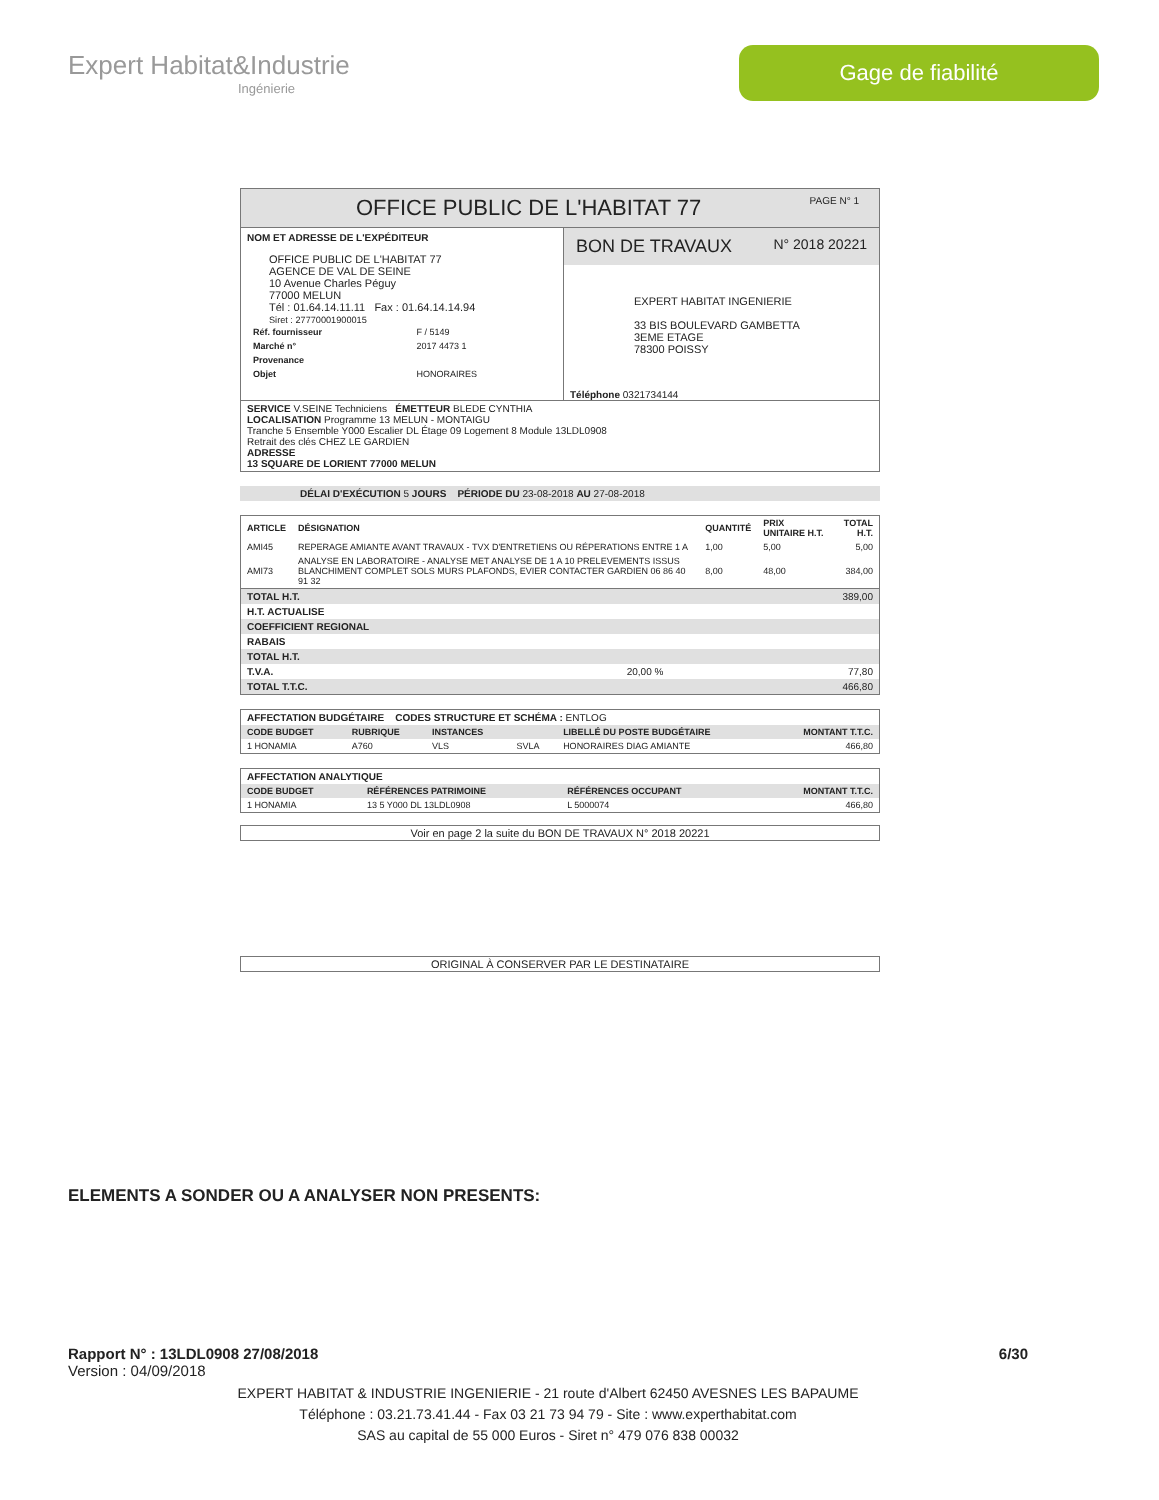Expert Habitat&Industrie
Ingénierie
Gage de fiabilité
OFFICE PUBLIC DE L'HABITAT 77 PAGE N° 1
NOM ET ADRESSE DE L'EXPÉDITEUR
OFFICE PUBLIC DE L'HABITAT 77
AGENCE DE VAL DE SEINE
10 Avenue Charles Péguy
77000 MELUN
Tél : 01.64.14.11.11 Fax : 01.64.14.14.94
Siret : 27770001900015
| Réf. fournisseur | F / 5149 |
| Marché n° | 2017 4473 1 |
| Provenance | |
| Objet | HONORAIRES |
BON DE TRAVAUX N° 2018 20221
EXPERT HABITAT INGENIERIE
33 BIS BOULEVARD GAMBETTA
3EME ETAGE
78300 POISSY
Téléphone 0321734144
SERVICE V.SEINE Techniciens ÉMETTEUR BLEDE CYNTHIA
LOCALISATION Programme 13 MELUN - MONTAIGU
Tranche 5 Ensemble Y000 Escalier DL Étage 09 Logement 8 Module 13LDL0908
Retrait des clés CHEZ LE GARDIEN
ADRESSE
13 SQUARE DE LORIENT 77000 MELUN
DÉLAI D'EXÉCUTION 5 JOURS PÉRIODE DU 23-08-2018 AU 27-08-2018
| ARTICLE | DÉSIGNATION | QUANTITÉ | PRIX UNITAIRE H.T. | TOTAL H.T. |
| --- | --- | --- | --- | --- |
| AMI45 | REPERAGE AMIANTE AVANT TRAVAUX - TVX D'ENTRETIENS OU RÉPERATIONS ENTRE 1 A | 1,00 | 5,00 | 5,00 |
| AMI73 | ANALYSE EN LABORATOIRE - ANALYSE MET ANALYSE DE 1 A 10 PRELEVEMENTS ISSUS BLANCHIMENT COMPLET SOLS MURS PLAFONDS, EVIER CONTACTER GARDIEN 06 86 40 91 32 | 8,00 | 48,00 | 384,00 |
| TOTAL H.T. | | 389,00 |
| H.T. ACTUALISE | | |
| COEFFICIENT REGIONAL | | |
| RABAIS | | |
| TOTAL H.T. | | |
| T.V.A. | 20,00 % | 77,80 |
| TOTAL T.T.C. | | 466,80 |
AFFECTATION BUDGÉTAIRE CODES STRUCTURE ET SCHÉMA : ENTLOG
| CODE BUDGET | RUBRIQUE | INSTANCES | | LIBELLÉ DU POSTE BUDGÉTAIRE | MONTANT T.T.C. |
| --- | --- | --- | --- | --- | --- |
| 1 HONAMIA | A760 | VLS | SVLA | HONORAIRES DIAG AMIANTE | 466,80 |
AFFECTATION ANALYTIQUE
| CODE BUDGET | RÉFÉRENCES PATRIMOINE | RÉFÉRENCES OCCUPANT | MONTANT T.T.C. |
| --- | --- | --- | --- |
| 1 HONAMIA | 13 5 Y000 DL 13LDL0908 | L 5000074 | 466,80 |
Voir en page 2 la suite du BON DE TRAVAUX N° 2018 20221
ORIGINAL À CONSERVER PAR LE DESTINATAIRE
ELEMENTS A SONDER OU A ANALYSER NON PRESENTS:
Rapport N° : 13LDL0908 27/08/2018 6/30
Version : 04/09/2018
EXPERT HABITAT & INDUSTRIE INGENIERIE - 21 route d'Albert 62450 AVESNES LES BAPAUME
Téléphone : 03.21.73.41.44 - Fax 03 21 73 94 79 - Site : www.experthabitat.com
SAS au capital de 55 000 Euros - Siret n° 479 076 838 00032